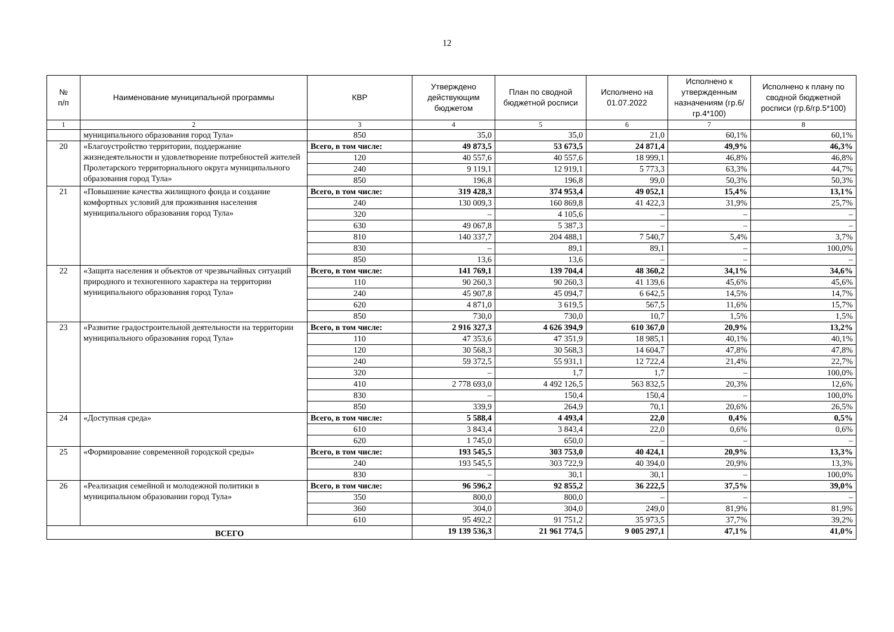12
| № п/п | Наименование муниципальной программы | КВР | Утверждено действующим бюджетом | План по сводной бюджетной росписи | Исполнено на 01.07.2022 | Исполнено к утвержденным назначениям (гр.6/гр.4*100) | Исполнено к плану по сводной бюджетной росписи (гр.6/гр.5*100) |
| --- | --- | --- | --- | --- | --- | --- | --- |
| 1 | 2 | 3 | 4 | 5 | 6 | 7 | 8 |
| | муниципального образования город Тула» | 850 | 35,0 | 35,0 | 21,0 | 60,1% | 60,1% |
| 20 | «Благоустройство территории, поддержание жизнедеятельности и удовлетворение потребностей жителей Пролетарского территориального округа муниципального образования город Тула» | Всего, в том числе: | 49 873,5 | 53 673,5 | 24 871,4 | 49,9% | 46,3% |
| | | 120 | 40 557,6 | 40 557,6 | 18 999,1 | 46,8% | 46,8% |
| | | 240 | 9 119,1 | 12 919,1 | 5 773,3 | 63,3% | 44,7% |
| | | 850 | 196,8 | 196,8 | 99,0 | 50,3% | 50,3% |
| 21 | «Повышение качества жилищного фонда и создание комфортных условий для проживания населения муниципального образования город Тула» | Всего, в том числе: | 319 428,3 | 374 953,4 | 49 052,1 | 15,4% | 13,1% |
| | | 240 | 130 009,3 | 160 869,8 | 41 422,3 | 31,9% | 25,7% |
| | | 320 | – | 4 105,6 | – | – | – |
| | | 630 | 49 067,8 | 5 387,3 | – | – | – |
| | | 810 | 140 337,7 | 204 488,1 | 7 540,7 | 5,4% | 3,7% |
| | | 830 | – | 89,1 | 89,1 | – | 100,0% |
| | | 850 | 13,6 | 13,6 | – | – | – |
| 22 | «Защита населения и объектов от чрезвычайных ситуаций природного и техногенного характера на территории муниципального образования город Тула» | Всего, в том числе: | 141 769,1 | 139 704,4 | 48 360,2 | 34,1% | 34,6% |
| | | 110 | 90 260,3 | 90 260,3 | 41 139,6 | 45,6% | 45,6% |
| | | 240 | 45 907,8 | 45 094,7 | 6 642,5 | 14,5% | 14,7% |
| | | 620 | 4 871,0 | 3 619,5 | 567,5 | 11,6% | 15,7% |
| | | 850 | 730,0 | 730,0 | 10,7 | 1,5% | 1,5% |
| 23 | «Развитие градостроительной деятельности на территории муниципального образования город Тула» | Всего, в том числе: | 2 916 327,3 | 4 626 394,9 | 610 367,0 | 20,9% | 13,2% |
| | | 110 | 47 353,6 | 47 351,9 | 18 985,1 | 40,1% | 40,1% |
| | | 120 | 30 568,3 | 30 568,3 | 14 604,7 | 47,8% | 47,8% |
| | | 240 | 59 372,5 | 55 931,1 | 12 722,4 | 21,4% | 22,7% |
| | | 320 | – | 1,7 | 1,7 | – | 100,0% |
| | | 410 | 2 778 693,0 | 4 492 126,5 | 563 832,5 | 20,3% | 12,6% |
| | | 830 | – | 150,4 | 150,4 | – | 100,0% |
| | | 850 | 339,9 | 264,9 | 70,1 | 20,6% | 26,5% |
| 24 | «Доступная среда» | Всего, в том числе: | 5 588,4 | 4 493,4 | 22,0 | 0,4% | 0,5% |
| | | 610 | 3 843,4 | 3 843,4 | 22,0 | 0,6% | 0,6% |
| | | 620 | 1 745,0 | 650,0 | – | – | – |
| 25 | «Формирование современной городской среды» | Всего, в том числе: | 193 545,5 | 303 753,0 | 40 424,1 | 20,9% | 13,3% |
| | | 240 | 193 545,5 | 303 722,9 | 40 394,0 | 20,9% | 13,3% |
| | | 830 | – | 30,1 | 30,1 | – | 100,0% |
| 26 | «Реализация семейной и молодежной политики в муниципальном образовании город Тула» | Всего, в том числе: | 96 596,2 | 92 855,2 | 36 222,5 | 37,5% | 39,0% |
| | | 350 | 800,0 | 800,0 | – | – | – |
| | | 360 | 304,0 | 304,0 | 249,0 | 81,9% | 81,9% |
| | | 610 | 95 492,2 | 91 751,2 | 35 973,5 | 37,7% | 39,2% |
| ВСЕГО | | | 19 139 536,3 | 21 961 774,5 | 9 005 297,1 | 47,1% | 41,0% |